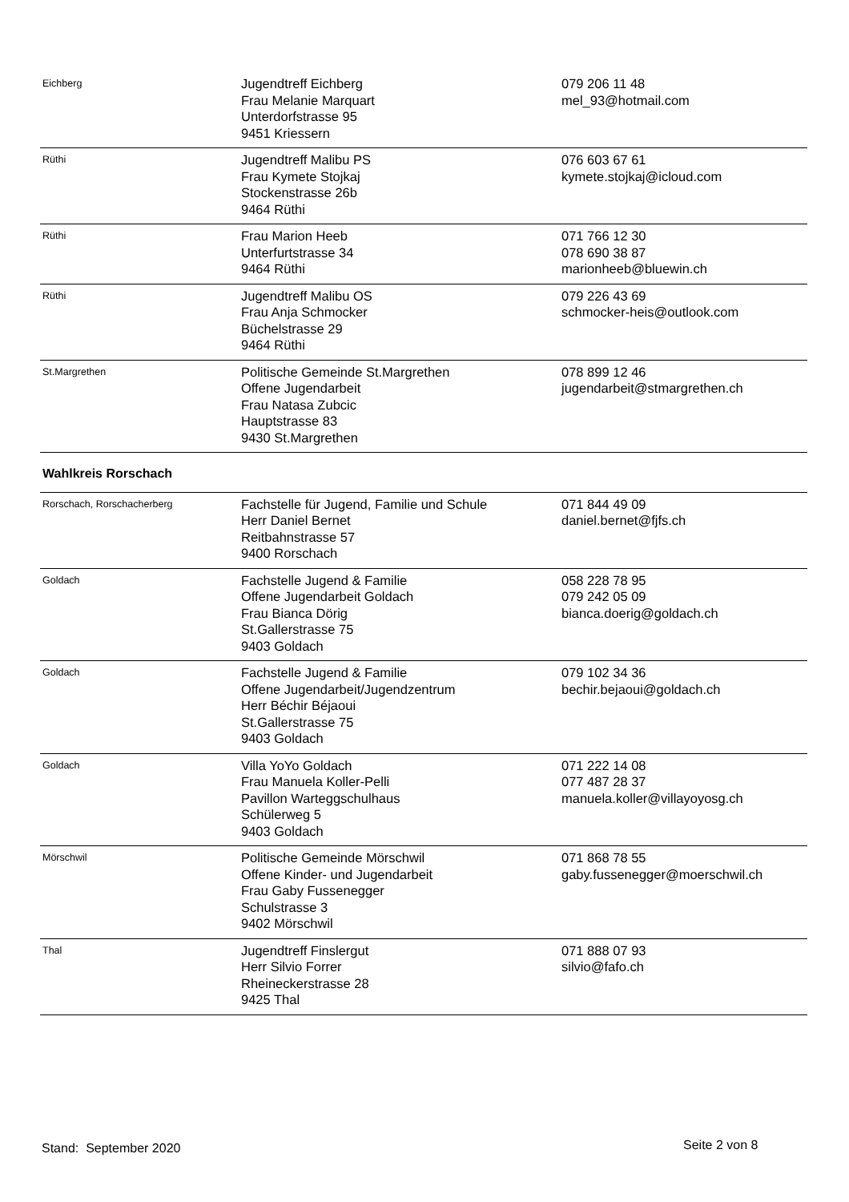| Eichberg | Jugendtreff Eichberg Frau Melanie Marquart Unterdorfstrasse 95 9451 Kriessern | 079 206 11 48 mel_93@hotmail.com |
| Rüthi | Jugendtreff Malibu PS Frau Kymete Stojkaj Stockenstrasse 26b 9464 Rüthi | 076 603 67 61 kymete.stojkaj@icloud.com |
| Rüthi | Frau Marion Heeb Unterfurtstrasse 34 9464 Rüthi | 071 766 12 30 078 690 38 87 marionheeb@bluewin.ch |
| Rüthi | Jugendtreff Malibu OS Frau Anja Schmocker Büchelstrasse 29 9464 Rüthi | 079 226 43 69 schmocker-heis@outlook.com |
| St.Margrethen | Politische Gemeinde St.Margrethen Offene Jugendarbeit Frau Natasa Zubcic Hauptstrasse 83 9430 St.Margrethen | 078 899 12 46 jugendarbeit@stmargrethen.ch |
| Wahlkreis Rorschach | | |
| Rorschach, Rorschacherberg | Fachstelle für Jugend, Familie und Schule Herr Daniel Bernet Reitbahnstrasse 57 9400 Rorschach | 071 844 49 09 daniel.bernet@fjfs.ch |
| Goldach | Fachstelle Jugend & Familie Offene Jugendarbeit Goldach Frau Bianca Dörig St.Gallerstrasse 75 9403 Goldach | 058 228 78 95 079 242 05 09 bianca.doerig@goldach.ch |
| Goldach | Fachstelle Jugend & Familie Offene Jugendarbeit/Jugendzentrum Herr Béchir Béjaoui St.Gallerstrasse 75 9403 Goldach | 079 102 34 36 bechir.bejaoui@goldach.ch |
| Goldach | Villa YoYo Goldach Frau Manuela Koller-Pelli Pavillon Warteggschulhaus Schülerweg 5 9403 Goldach | 071 222 14 08 077 487 28 37 manuela.koller@villayoyosg.ch |
| Mörschwil | Politische Gemeinde Mörschwil Offene Kinder- und Jugendarbeit Frau Gaby Fussenegger Schulstrasse 3 9402 Mörschwil | 071 868 78 55 gaby.fussenegger@moerschwil.ch |
| Thal | Jugendtreff Finslergut Herr Silvio Forrer Rheineckerstrasse 28 9425 Thal | 071 888 07 93 silvio@fafo.ch |
Stand: September 2020 Seite 2 von 8